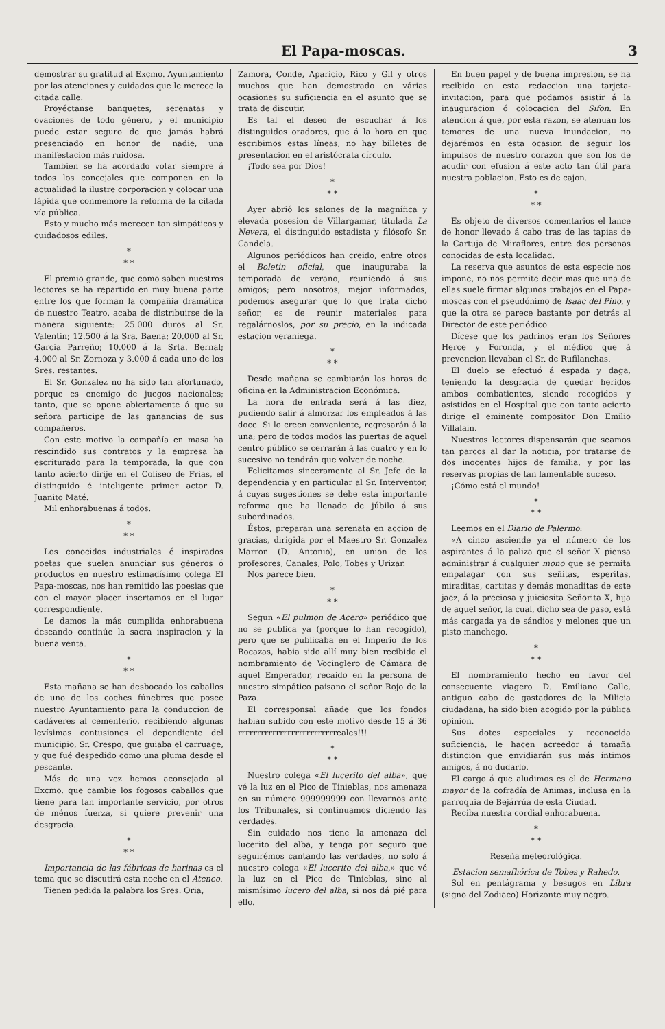El Papa-moscas. 3
demostrar su gratitud al Excmo. Ayuntamiento por las atenciones y cuidados que le merece la citada calle.
Proyéctanse banquetes, serenatas y ovaciones de todo género, y el municipio puede estar seguro de que jamás habrá presenciado en honor de nadie, una manifestacion más ruidosa.
Tambien se ha acordado votar siempre á todos los concejales que componen en la actualidad la ilustre corporacion y colocar una lápida que conmemore la reforma de la citada vía pública.
Esto y mucho más merecen tan simpáticos y cuidadosos ediles.
*
* *
El premio grande, que como saben nuestros lectores se ha repartido en muy buena parte entre los que forman la compañia dramática de nuestro Teatro, acaba de distribuirse de la manera siguiente: 25.000 duros al Sr. Valentin; 12.500 á la Sra. Baena; 20.000 al Sr. Garcia Parreño; 10.000 á la Srta. Bernal; 4.000 al Sr. Zornoza y 3.000 á cada uno de los Sres. restantes.
El Sr. Gonzalez no ha sido tan afortunado, porque es enemigo de juegos nacionales; tanto, que se opone abiertamente á que su señora participe de las ganancias de sus compañeros.
Con este motivo la compañía en masa ha rescindido sus contratos y la empresa ha escriturado para la temporada, la que con tanto acierto dirije en el Coliseo de Frias, el distinguido é inteligente primer actor D. Juanito Maté.
Mil enhorabuenas á todos.
*
* *
Los conocidos industriales é inspirados poetas que suelen anunciar sus géneros ó productos en nuestro estimadísimo colega El Papa-moscas, nos han remitido las poesias que con el mayor placer insertamos en el lugar correspondiente.
Le damos la más cumplida enhorabuena deseando continúe la sacra inspiracion y la buena venta.
*
* *
Esta mañana se han desbocado los caballos de uno de los coches fúnebres que posee nuestro Ayuntamiento para la conduccion de cadáveres al cementerio, recibiendo algunas levísimas contusiones el dependiente del municipio, Sr. Crespo, que guiaba el carruage, y que fué despedido como una pluma desde el pescante.
Más de una vez hemos aconsejado al Excmo. que cambie los fogosos caballos que tiene para tan importante servicio, por otros de ménos fuerza, si quiere prevenir una desgracia.
*
* *
Importancia de las fábricas de harinas es el tema que se discutirá esta noche en el Ateneo.
Tienen pedida la palabra los Sres. Oria,
Zamora, Conde, Aparicio, Rico y Gil y otros muchos que han demostrado en várias ocasiones su suficiencia en el asunto que se trata de discutir.
Es tal el deseo de escuchar á los distinguidos oradores, que á la hora en que escribimos estas líneas, no hay billetes de presentacion en el aristócrata círculo.
¡Todo sea por Dios!
*
* *
Ayer abrió los salones de la magnífica y elevada posesion de Villargamar, titulada La Nevera, el distinguido estadista y filósofo Sr. Candela.
Algunos periódicos han creido, entre otros el Boletin oficial, que inauguraba la temporada de verano, reuniendo á sus amigos; pero nosotros, mejor informados, podemos asegurar que lo que trata dicho señor, es de reunir materiales para regalárnoslos, por su precio, en la indicada estacion veraniega.
*
* *
Desde mañana se cambiarán las horas de oficina en la Administracion Económica.
La hora de entrada será á las diez, pudiendo salir á almorzar los empleados á las doce. Si lo creen conveniente, regresarán á la una; pero de todos modos las puertas de aquel centro público se cerrarán á las cuatro y en lo sucesivo no tendrán que volver de noche.
Felicitamos sinceramente al Sr. Jefe de la dependencia y en particular al Sr. Interventor, á cuyas sugestiones se debe esta importante reforma que ha llenado de júbilo á sus subordinados.
Éstos, preparan una serenata en accion de gracias, dirigida por el Maestro Sr. Gonzalez Marron (D. Antonio), en union de los profesores, Canales, Polo, Tobes y Urizar.
Nos parece bien.
*
* *
Segun «El pulmon de Acero» periódico que no se publica ya (porque lo han recogido), pero que se publicaba en el Imperio de los Bocazas, habia sido allí muy bien recibido el nombramiento de Vocinglero de Cámara de aquel Emperador, recaido en la persona de nuestro simpático paisano el señor Rojo de la Paza.
El corresponsal añade que los fondos habian subido con este motivo desde 15 á 36 rrrrrrrrrrrrrrrrrrrrrrrrrreales!!!
*
* *
Nuestro colega «El lucerito del alba», que vé la luz en el Pico de Tinieblas, nos amenaza en su número 999999999 con llevarnos ante los Tribunales, si continuamos diciendo las verdades.
Sin cuidado nos tiene la amenaza del lucerito del alba, y tenga por seguro que seguirémos cantando las verdades, no solo á nuestro colega «El lucerito del alba,» que vé la luz en el Pico de Tinieblas, sino al mismísimo lucero del alba, si nos dá pié para ello.
En buen papel y de buena impresion, se ha recibido en esta redaccion una tarjeta-invitacion, para que podamos asistir á la inauguracion ó colocacion del Sifon. En atencion á que, por esta razon, se atenuan los temores de una nueva inundacion, no dejarémos en esta ocasion de seguir los impulsos de nuestro corazon que son los de acudir con efusion á este acto tan útil para nuestra poblacion. Esto es de cajon.
*
* *
Es objeto de diversos comentarios el lance de honor llevado á cabo tras de las tapias de la Cartuja de Miraflores, entre dos personas conocidas de esta localidad.
La reserva que asuntos de esta especie nos impone, no nos permite decir mas que una de ellas suele firmar algunos trabajos en el Papa-moscas con el pseudónimo de Isaac del Pino, y que la otra se parece bastante por detrás al Director de este periódico.
Dícese que los padrinos eran los Señores Herce y Foronda, y el médico que á prevencion llevaban el Sr. de Rufilanchas.
El duelo se efectuó á espada y daga, teniendo la desgracia de quedar heridos ambos combatientes, siendo recogidos y asistidos en el Hospital que con tanto acierto dirige el eminente compositor Don Emilio Villalain.
Nuestros lectores dispensarán que seamos tan parcos al dar la noticia, por tratarse de dos inocentes hijos de familia, y por las reservas propias de tan lamentable suceso.
¡Cómo está el mundo!
*
* *
Leemos en el Diario de Palermo:
«A cinco asciende ya el número de los aspirantes á la paliza que el señor X piensa administrar á cualquier mono que se permita empalagar con sus señitas, esperitas, miraditas, cartitas y demás monaditas de este jaez, á la preciosa y juiciosita Señorita X, hija de aquel señor, la cual, dicho sea de paso, está más cargada ya de sándios y melones que un pisto manchego.
*
* *
El nombramiento hecho en favor del consecuente viagero D. Emiliano Calle, antiguo cabo de gastadores de la Milicia ciudadana, ha sido bien acogido por la pública opinion.
Sus dotes especiales y reconocida suficiencia, le hacen acreedor á tamaña distincion que envidiarán sus más íntimos amigos, á no dudarlo.
El cargo á que aludimos es el de Hermano mayor de la cofradía de Animas, inclusa en la parroquia de Bejárrúa de esta Ciudad.
Reciba nuestra cordial enhorabuena.
*
* *
Reseña meteorológica.
Estacion semafhórica de Tobes y Rahedo.
Sol en pentágrama y besugos en Libra (signo del Zodiaco) Horizonte muy negro.